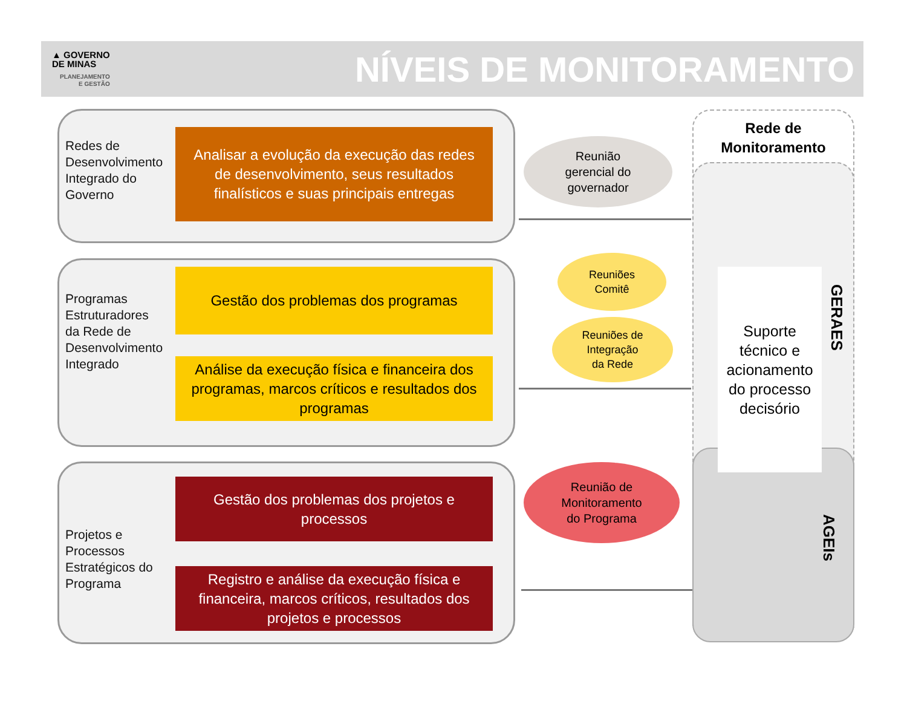▲ GOVERNO
DE MINAS
PLANEJAMENTO
E GESTÃO
NÍVEIS DE MONITORAMENTO
Redes de
Desenvolvimento
Integrado do
Governo
Analisar a evolução da execução das redes de desenvolvimento, seus resultados finalísticos e suas principais entregas
Programas
Estruturadores
da Rede de
Desenvolvimento
Integrado
Gestão dos problemas dos programas
Análise da execução física e financeira dos programas, marcos críticos e resultados dos programas
Projetos e
Processos
Estratégicos do
Programa
Gestão dos problemas dos projetos e processos
Registro e análise da execução física e financeira, marcos críticos, resultados dos projetos e processos
Reunião
gerencial do
governador
Reuniões
Comitê
Reuniões de
Integração
da Rede
Reunião de
Monitoramento
do Programa
Rede de
Monitoramento
Suporte técnico e acionamento do processo decisório
GERAES
AGEIs